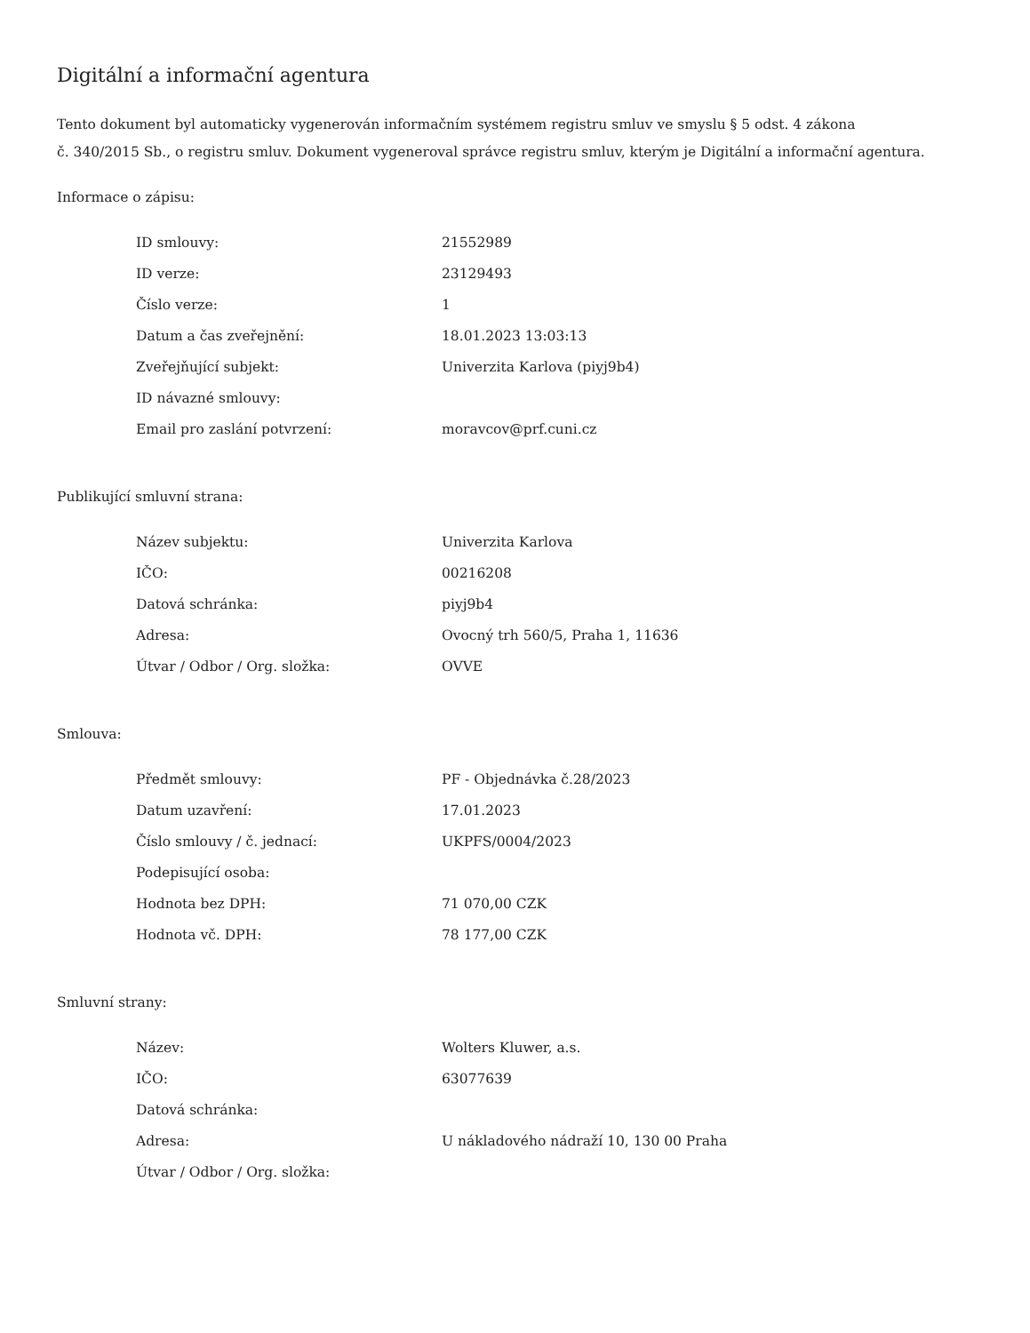Digitální a informační agentura
Tento dokument byl automaticky vygenerován informačním systémem registru smluv ve smyslu § 5 odst. 4 zákona
č. 340/2015 Sb., o registru smluv. Dokument vygeneroval správce registru smluv, kterým je Digitální a informační agentura.
Informace o zápisu:
| ID smlouvy: | 21552989 |
| ID verze: | 23129493 |
| Číslo verze: | 1 |
| Datum a čas zveřejnění: | 18.01.2023 13:03:13 |
| Zveřejňující subjekt: | Univerzita Karlova (piyj9b4) |
| ID návazné smlouvy: | |
| Email pro zaslání potvrzení: | moravcov@prf.cuni.cz |
Publikující smluvní strana:
| Název subjektu: | Univerzita Karlova |
| IČO: | 00216208 |
| Datová schránka: | piyj9b4 |
| Adresa: | Ovocný trh 560/5, Praha 1, 11636 |
| Útvar / Odbor / Org. složka: | OVVE |
Smlouva:
| Předmět smlouvy: | PF - Objednávka č.28/2023 |
| Datum uzavření: | 17.01.2023 |
| Číslo smlouvy / č. jednací: | UKPFS/0004/2023 |
| Podepisující osoba: | |
| Hodnota bez DPH: | 71 070,00 CZK |
| Hodnota vč. DPH: | 78 177,00 CZK |
Smluvní strany:
| Název: | Wolters Kluwer, a.s. |
| IČO: | 63077639 |
| Datová schránka: | |
| Adresa: | U nákladového nádraží 10, 130 00 Praha |
| Útvar / Odbor / Org. složka: | |